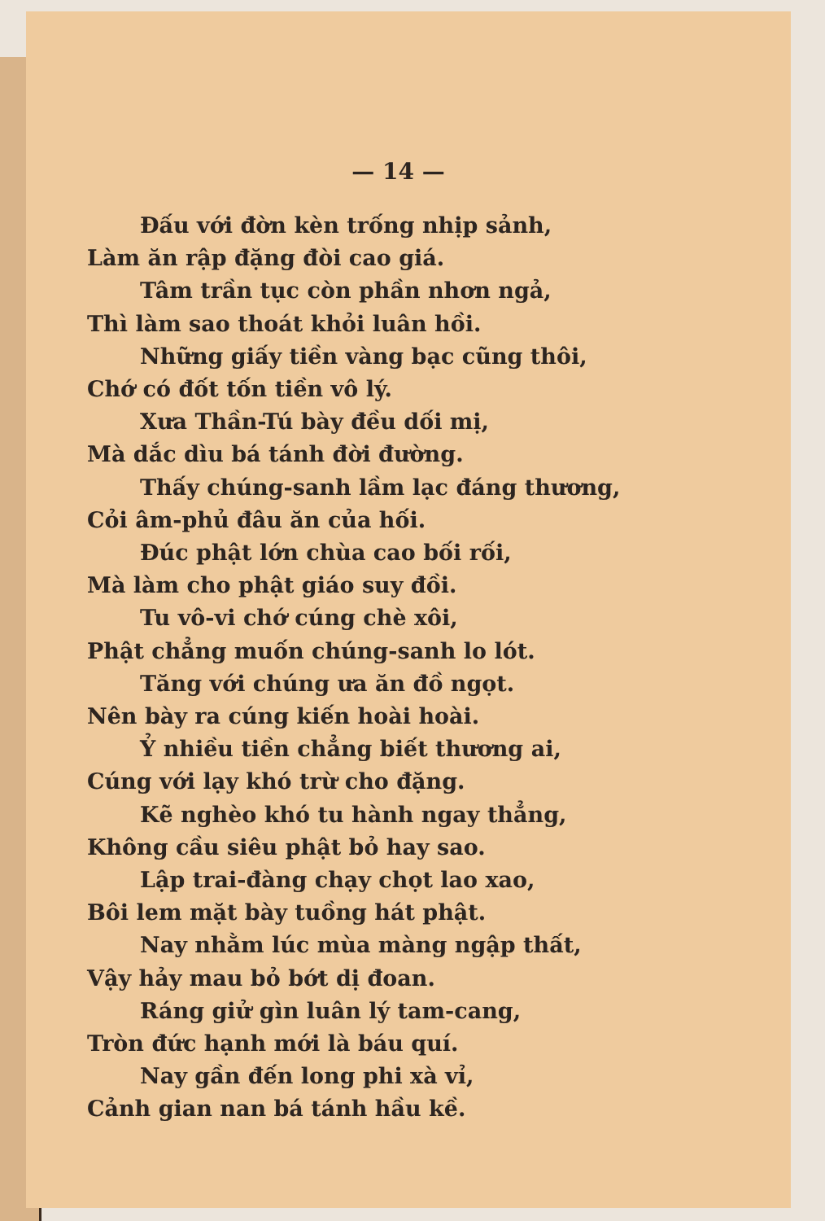— 14 —
Đấu với đờn kèn trống nhịp sảnh,
Làm ăn rập đặng đòi cao giá.
Tâm trần tục còn phần nhơn ngả,
Thì làm sao thoát khỏi luân hồi.
Những giấy tiền vàng bạc cũng thôi,
Chớ có đốt tốn tiền vô lý.
Xưa Thần-Tú bày đều dối mị,
Mà dắc dìu bá tánh đời đường.
Thấy chúng-sanh lầm lạc đáng thương,
Cỏi âm-phủ đâu ăn của hối.
Đúc phật lớn chùa cao bối rối,
Mà làm cho phật giáo suy đồi.
Tu vô-vi chớ cúng chè xôi,
Phật chẳng muốn chúng-sanh lo lót.
Tăng với chúng ưa ăn đồ ngọt.
Nên bày ra cúng kiến hoài hoài.
Ỷ nhiều tiền chẳng biết thương ai,
Cúng với lạy khó trừ cho đặng.
Kẽ nghèo khó tu hành ngay thẳng,
Không cầu siêu phật bỏ hay sao.
Lập trai-đàng chạy chọt lao xao,
Bôi lem mặt bày tuồng hát phật.
Nay nhằm lúc mùa màng ngập thất,
Vậy hảy mau bỏ bớt dị đoan.
Ráng giử gìn luân lý tam-cang,
Tròn đức hạnh mới là báu quí.
Nay gần đến long phi xà vỉ,
Cảnh gian nan bá tánh hầu kề.